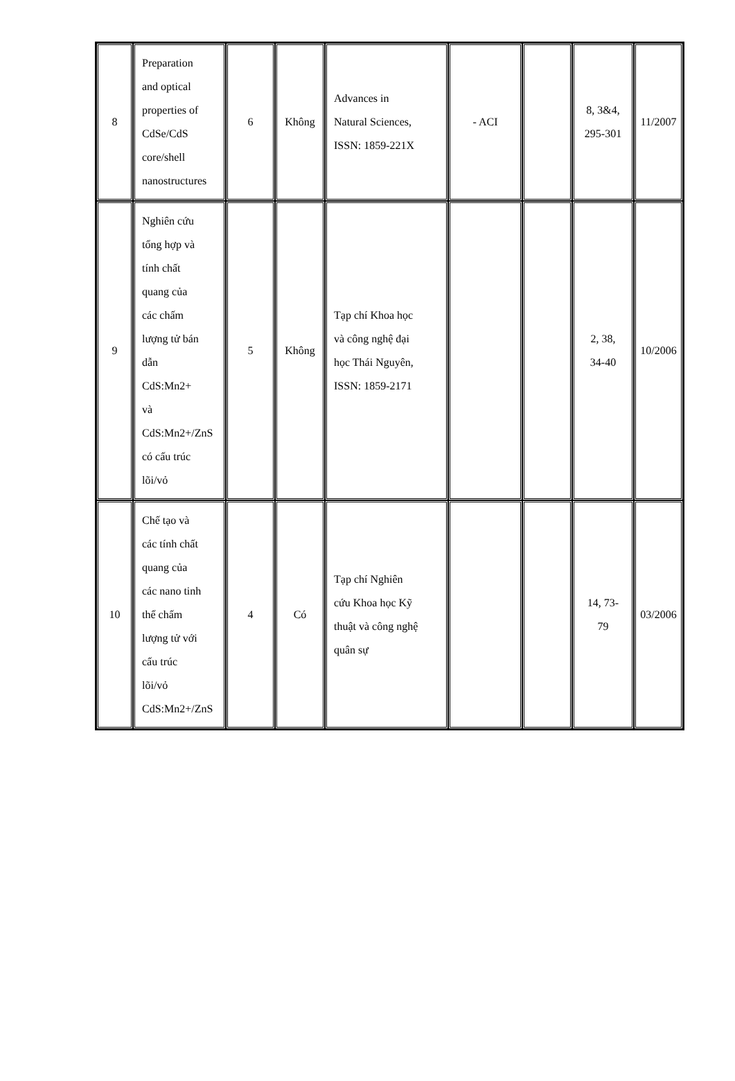| 8 | Preparation and optical properties of CdSe/CdS core/shell nanostructures | 6 | Không | Advances in Natural Sciences, ISSN: 1859-221X | - ACI | | 8, 3&4, 295-301 | 11/2007 |
| 9 | Nghiên cứu tổng hợp và tính chất quang của các chấm lượng tử bán dẫn CdS:Mn2+ và CdS:Mn2+/ZnS có cấu trúc lõi/vỏ | 5 | Không | Tạp chí Khoa học và công nghệ đại học Thái Nguyên, ISSN: 1859-2171 | | | 2, 38, 34-40 | 10/2006 |
| 10 | Chế tạo và các tính chất quang của các nano tinh thể chấm lượng tử với cấu trúc lõi/vỏ CdS:Mn2+/ZnS | 4 | Có | Tạp chí Nghiên cứu Khoa học Kỹ thuật và công nghệ quân sự | | | 14, 73- 79 | 03/2006 |